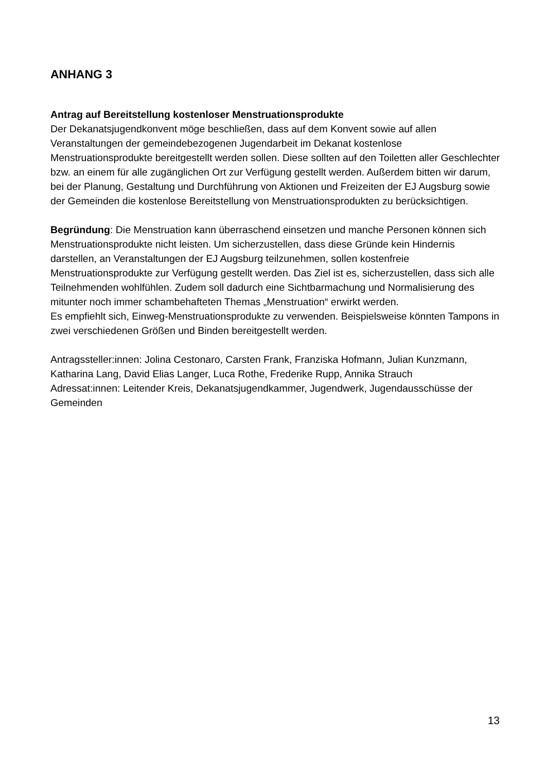ANHANG 3
Antrag auf Bereitstellung kostenloser Menstruationsprodukte
Der Dekanatsjugendkonvent möge beschließen, dass auf dem Konvent sowie auf allen Veranstaltungen der gemeindebezogenen Jugendarbeit im Dekanat kostenlose Menstruationsprodukte bereitgestellt werden sollen. Diese sollten auf den Toiletten aller Geschlechter bzw. an einem für alle zugänglichen Ort zur Verfügung gestellt werden. Außerdem bitten wir darum, bei der Planung, Gestaltung und Durchführung von Aktionen und Freizeiten der EJ Augsburg sowie der Gemeinden die kostenlose Bereitstellung von Menstruationsprodukten zu berücksichtigen.
Begründung: Die Menstruation kann überraschend einsetzen und manche Personen können sich Menstruationsprodukte nicht leisten. Um sicherzustellen, dass diese Gründe kein Hindernis darstellen, an Veranstaltungen der EJ Augsburg teilzunehmen, sollen kostenfreie Menstruationsprodukte zur Verfügung gestellt werden. Das Ziel ist es, sicherzustellen, dass sich alle Teilnehmenden wohlfühlen. Zudem soll dadurch eine Sichtbarmachung und Normalisierung des mitunter noch immer schambehafteten Themas „Menstruation“ erwirkt werden.
Es empfiehlt sich, Einweg-Menstruationsprodukte zu verwenden. Beispielsweise könnten Tampons in zwei verschiedenen Größen und Binden bereitgestellt werden.
Antragssteller:innen: Jolina Cestonaro, Carsten Frank, Franziska Hofmann, Julian Kunzmann, Katharina Lang, David Elias Langer, Luca Rothe, Frederike Rupp, Annika Strauch
Adressat:innen: Leitender Kreis, Dekanatsjugendkammer, Jugendwerk, Jugendausschüsse der Gemeinden
13